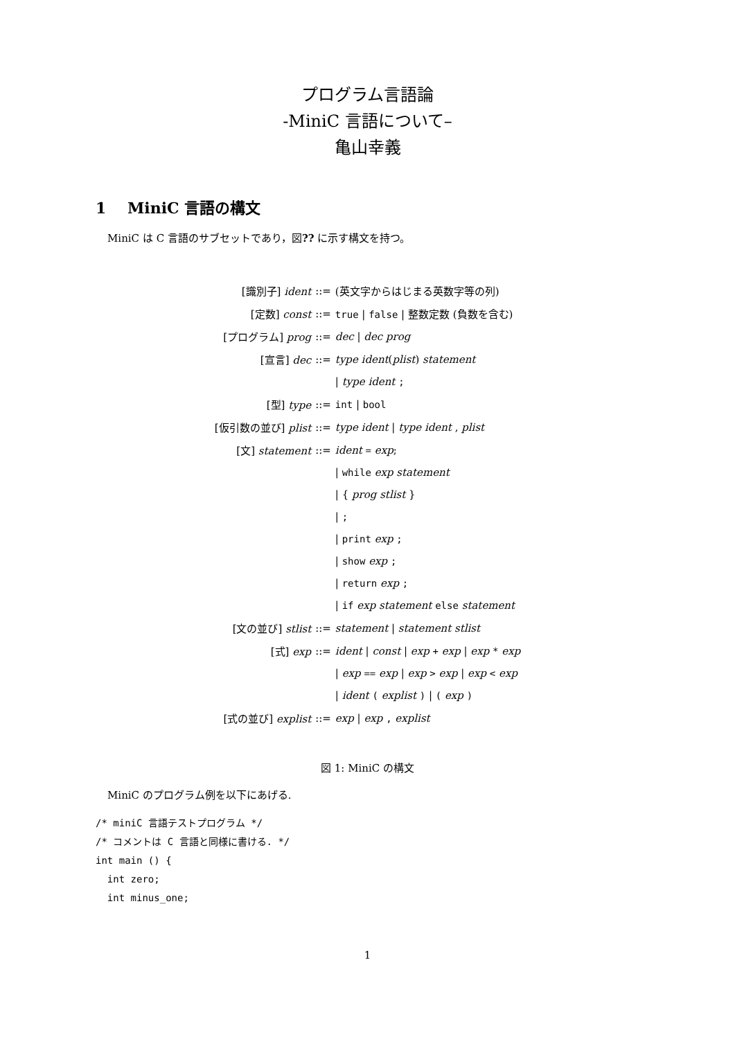プログラム言語論
-MiniC 言語について–
亀山幸義
1 MiniC 言語の構文
MiniC は C 言語のサブセットであり，図?? に示す構文を持つ。
| [識別子] ident | ::= | (英文字からはじまる英数字等の列) |
| [定数] const | ::= | true / false / 整数定数 (負数を含む) |
| [プログラム] prog | ::= | dec / dec prog |
| [宣言] dec | ::= | type ident ( plist ) statement |
| | | / type ident ; |
| [型] type | ::= | int / bool |
| [仮引数の並び] plist | ::= | type ident / type ident , plist |
| [文] statement | ::= | ident = exp ; |
| | | / while exp statement |
| | | / { prog stlist } |
| | | / ; |
| | | / print exp ; |
| | | / show exp ; |
| | | / return exp ; |
| | | / if exp statement else statement |
| [文の並び] stlist | ::= | statement / statement stlist |
| [式] exp | ::= | ident / const / exp + exp / exp * exp |
| | | / exp == exp / exp > exp / exp < exp |
| | | / ident ( explist ) / ( exp ) |
| [式の並び] explist | ::= | exp / exp , explist |
図 1: MiniC の構文
MiniC のプログラム例を以下にあげる.
/* miniC 言語テストプログラム */
/* コメントは C 言語と同様に書ける. */
int main () {
  int zero;
  int minus_one;
1